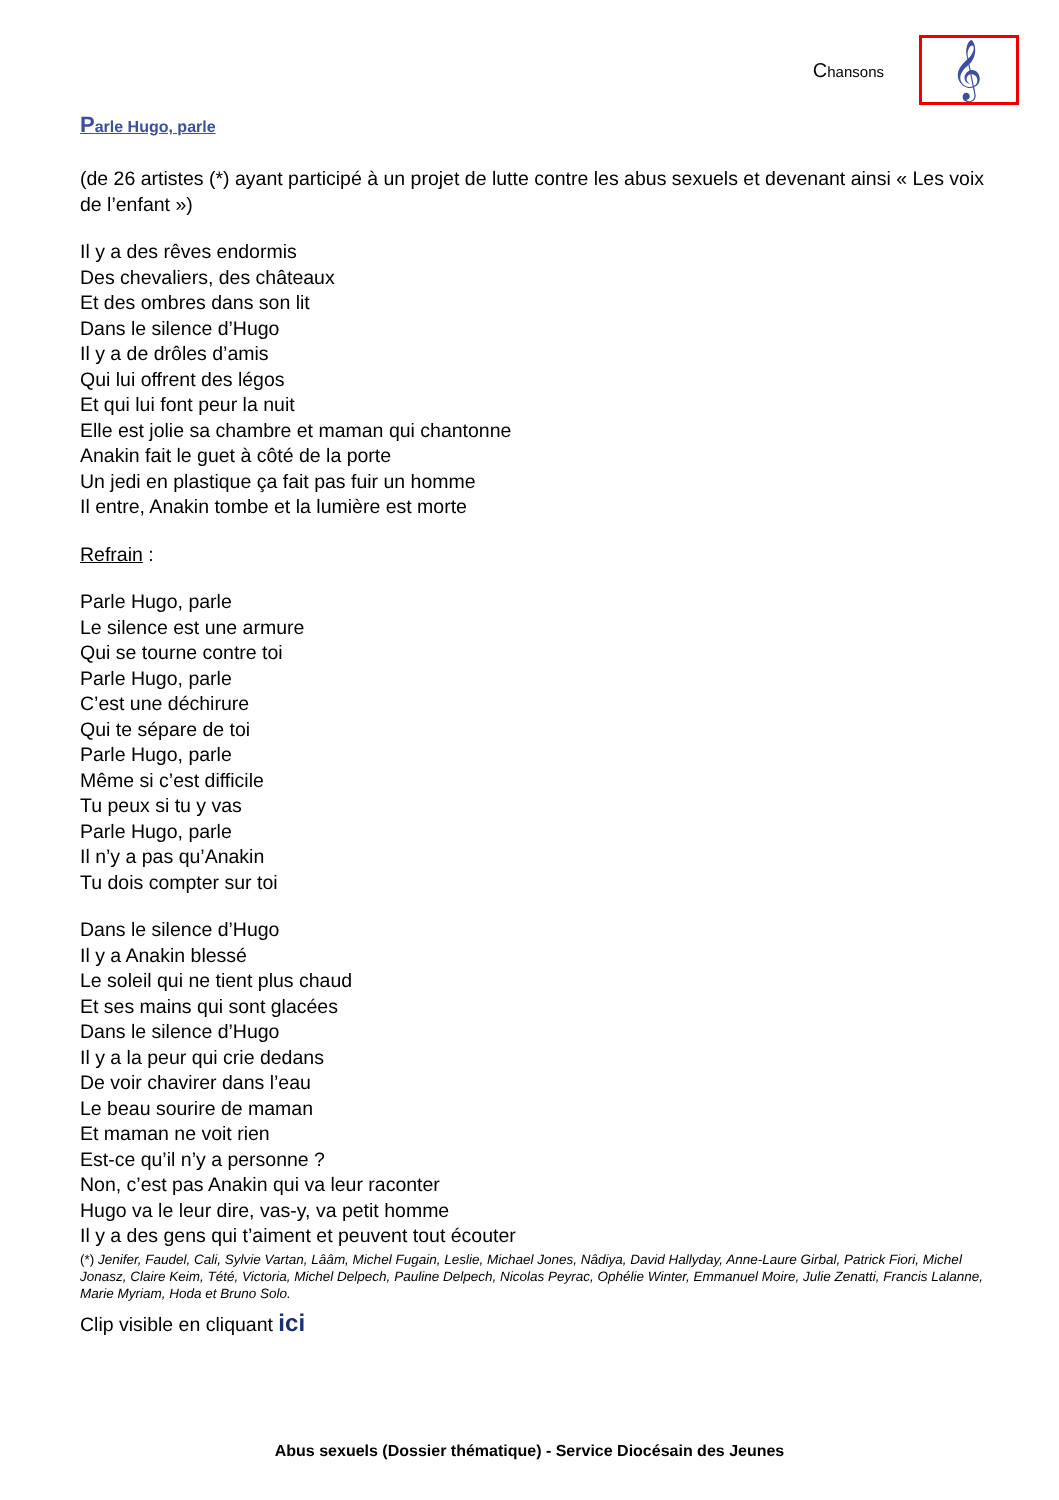Chansons
𝄞
Parle Hugo, parle
(de 26 artistes (*) ayant participé à un projet de lutte contre les abus sexuels et devenant ainsi « Les voix de l’enfant »)
Il y a des rêves endormis
Des chevaliers, des châteaux
Et des ombres dans son lit
Dans le silence d’Hugo
Il y a de drôles d’amis
Qui lui offrent des légos
Et qui lui font peur la nuit
Elle est jolie sa chambre et maman qui chantonne
Anakin fait le guet à côté de la porte
Un jedi en plastique ça fait pas fuir un homme
Il entre, Anakin tombe et la lumière est morte
Refrain :
Parle Hugo, parle
Le silence est une armure
Qui se tourne contre toi
Parle Hugo, parle
C’est une déchirure
Qui te sépare de toi
Parle Hugo, parle
Même si c’est difficile
Tu peux si tu y vas
Parle Hugo, parle
Il n’y a pas qu’Anakin
Tu dois compter sur toi
Dans le silence d’Hugo
Il y a Anakin blessé
Le soleil qui ne tient plus chaud
Et ses mains qui sont glacées
Dans le silence d’Hugo
Il y a la peur qui crie dedans
De voir chavirer dans l’eau
Le beau sourire de maman
Et maman ne voit rien
Est-ce qu’il n’y a personne ?
Non, c’est pas Anakin qui va leur raconter
Hugo va le leur dire, vas-y, va petit homme
Il y a des gens qui t’aiment et peuvent tout écouter
(*) Jenifer, Faudel, Cali, Sylvie Vartan, Lââm, Michel Fugain, Leslie, Michael Jones, Nâdiya, David Hallyday, Anne-Laure Girbal, Patrick Fiori, Michel Jonasz, Claire Keim, Tété, Victoria, Michel Delpech, Pauline Delpech, Nicolas Peyrac, Ophélie Winter, Emmanuel Moire, Julie Zenatti, Francis Lalanne, Marie Myriam, Hoda et Bruno Solo.
Clip visible en cliquant ici
Abus sexuels (Dossier thématique) - Service Diocésain des Jeunes